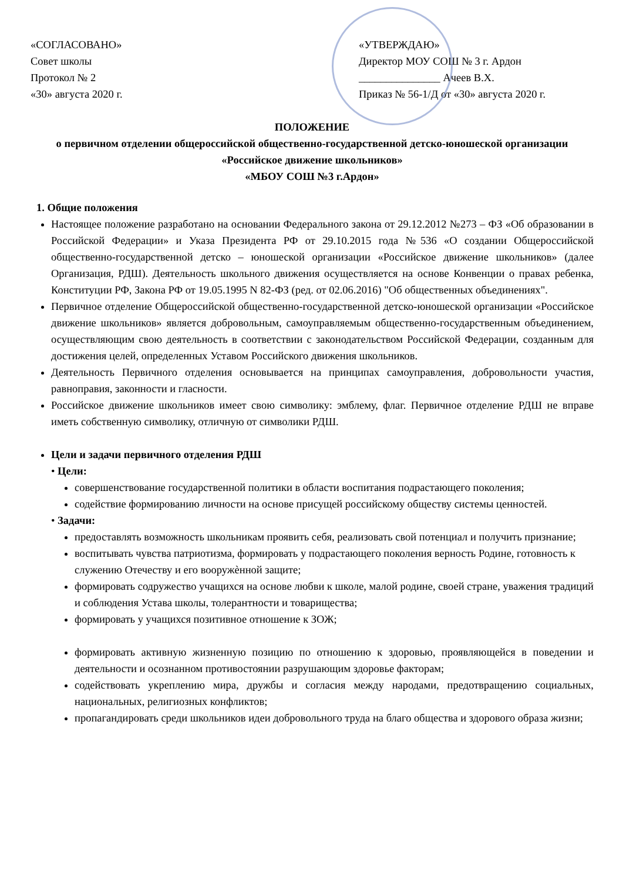«СОГЛАСОВАНО»
Совет школы
Протокол № 2
«30» августа 2020 г.
«УТВЕРЖДАЮ»
Директор МОУ СОШ № 3 г. Ардон
_______________ Ачеев В.Х.
Приказ № 56-1/Д от «30» августа 2020 г.
ПОЛОЖЕНИЕ
о первичном отделении общероссийской общественно-государственной детско-юношеской организации «Российское движение школьников»
«МБОУ СОШ №3 г.Ардон»
1. Общие положения
Настоящее положение разработано на основании Федерального закона от 29.12.2012 №273 – ФЗ «Об образовании в Российской Федерации» и Указа Президента РФ от 29.10.2015 года №536 «О создании Общероссийской общественно-государственной детско – юношеской организации «Российское движение школьников» (далее Организация, РДШ). Деятельность школьного движения осуществляется на основе Конвенции о правах ребенка, Конституции РФ, Закона РФ от 19.05.1995 N 82-ФЗ (ред. от 02.06.2016) "Об общественных объединениях".
Первичное отделение Общероссийской общественно-государственной детско-юношеской организации «Российское движение школьников» является добровольным, самоуправляемым общественно-государственным объединением, осуществляющим свою деятельность в соответствии с законодательством Российской Федерации, созданным для достижения целей, определенных Уставом Российского движения школьников.
Деятельность Первичного отделения основывается на принципах самоуправления, добровольности участия, равноправия, законности и гласности.
Российское движение школьников имеет свою символику: эмблему, флаг. Первичное отделение РДШ не вправе иметь собственную символику, отличную от символики РДШ.
Цели и задачи первичного отделения РДШ
• Цели:
совершенствование государственной политики в области воспитания подрастающего поколения;
содействие формированию личности на основе присущей российскому обществу системы ценностей.
• Задачи:
предоставлять возможность школьникам проявить себя, реализовать свой потенциал и получить признание;
воспитывать чувства патриотизма, формировать у подрастающего поколения верность Родине, готовность к служению Отечеству и его вооружѐнной защите;
формировать содружество учащихся на основе любви к школе, малой родине, своей стране, уважения традиций и соблюдения Устава школы, толерантности и товарищества;
формировать у учащихся позитивное отношение к ЗОЖ;
формировать активную жизненную позицию по отношению к здоровью, проявляющейся в поведении и деятельности и осознанном противостоянии разрушающим здоровье факторам;
содействовать укреплению мира, дружбы и согласия между народами, предотвращению социальных, национальных, религиозных конфликтов;
пропагандировать среди школьников идеи добровольного труда на благо общества и здорового образа жизни;